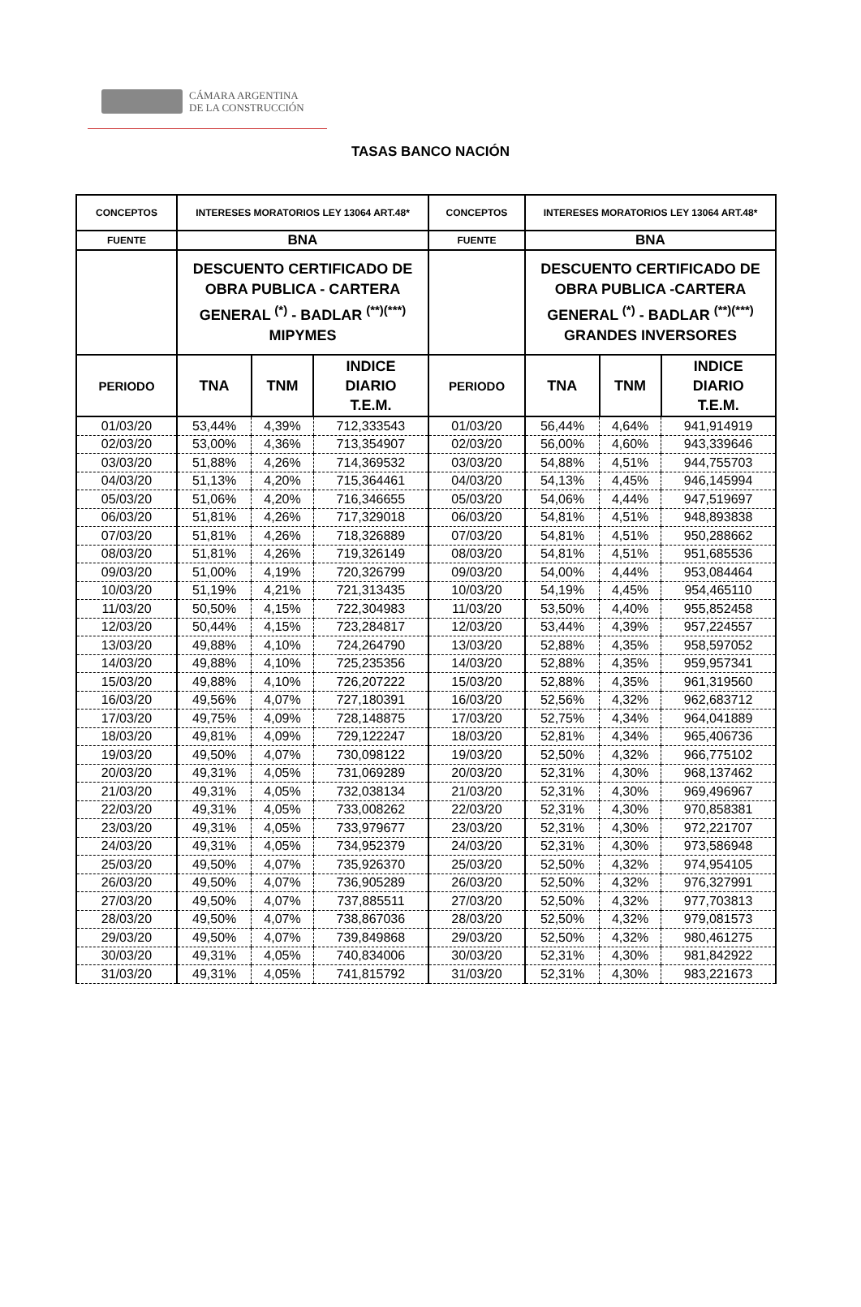CÁMARA ARGENTINA
DE LA CONSTRUCCIÓN
TASAS BANCO NACIÓN
| CONCEPTOS | INTERESES MORATORIOS LEY 13064 ART.48* | | | CONCEPTOS | INTERESES MORATORIOS LEY 13064 ART.48* | | |
| FUENTE | BNA | | | FUENTE | BNA | | |
| | DESCUENTO CERTIFICADO DE OBRA PUBLICA - CARTERA GENERAL <sup>(*)</sup> - BADLAR <sup>(**)(***)</sup> MIPYMES | | | | DESCUENTO CERTIFICADO DE OBRA PUBLICA -CARTERA GENERAL <sup>(*)</sup> - BADLAR <sup>(**)(***)</sup> GRANDES INVERSORES | | |
| PERIODO | TNA | TNM | INDICE DIARIO T.E.M. | PERIODO | TNA | TNM | INDICE DIARIO T.E.M. |
| 01/03/20 | 53,44% | 4,39% | 712,333543 | 01/03/20 | 56,44% | 4,64% | 941,914919 |
| 02/03/20 | 53,00% | 4,36% | 713,354907 | 02/03/20 | 56,00% | 4,60% | 943,339646 |
| 03/03/20 | 51,88% | 4,26% | 714,369532 | 03/03/20 | 54,88% | 4,51% | 944,755703 |
| 04/03/20 | 51,13% | 4,20% | 715,364461 | 04/03/20 | 54,13% | 4,45% | 946,145994 |
| 05/03/20 | 51,06% | 4,20% | 716,346655 | 05/03/20 | 54,06% | 4,44% | 947,519697 |
| 06/03/20 | 51,81% | 4,26% | 717,329018 | 06/03/20 | 54,81% | 4,51% | 948,893838 |
| 07/03/20 | 51,81% | 4,26% | 718,326889 | 07/03/20 | 54,81% | 4,51% | 950,288662 |
| 08/03/20 | 51,81% | 4,26% | 719,326149 | 08/03/20 | 54,81% | 4,51% | 951,685536 |
| 09/03/20 | 51,00% | 4,19% | 720,326799 | 09/03/20 | 54,00% | 4,44% | 953,084464 |
| 10/03/20 | 51,19% | 4,21% | 721,313435 | 10/03/20 | 54,19% | 4,45% | 954,465110 |
| 11/03/20 | 50,50% | 4,15% | 722,304983 | 11/03/20 | 53,50% | 4,40% | 955,852458 |
| 12/03/20 | 50,44% | 4,15% | 723,284817 | 12/03/20 | 53,44% | 4,39% | 957,224557 |
| 13/03/20 | 49,88% | 4,10% | 724,264790 | 13/03/20 | 52,88% | 4,35% | 958,597052 |
| 14/03/20 | 49,88% | 4,10% | 725,235356 | 14/03/20 | 52,88% | 4,35% | 959,957341 |
| 15/03/20 | 49,88% | 4,10% | 726,207222 | 15/03/20 | 52,88% | 4,35% | 961,319560 |
| 16/03/20 | 49,56% | 4,07% | 727,180391 | 16/03/20 | 52,56% | 4,32% | 962,683712 |
| 17/03/20 | 49,75% | 4,09% | 728,148875 | 17/03/20 | 52,75% | 4,34% | 964,041889 |
| 18/03/20 | 49,81% | 4,09% | 729,122247 | 18/03/20 | 52,81% | 4,34% | 965,406736 |
| 19/03/20 | 49,50% | 4,07% | 730,098122 | 19/03/20 | 52,50% | 4,32% | 966,775102 |
| 20/03/20 | 49,31% | 4,05% | 731,069289 | 20/03/20 | 52,31% | 4,30% | 968,137462 |
| 21/03/20 | 49,31% | 4,05% | 732,038134 | 21/03/20 | 52,31% | 4,30% | 969,496967 |
| 22/03/20 | 49,31% | 4,05% | 733,008262 | 22/03/20 | 52,31% | 4,30% | 970,858381 |
| 23/03/20 | 49,31% | 4,05% | 733,979677 | 23/03/20 | 52,31% | 4,30% | 972,221707 |
| 24/03/20 | 49,31% | 4,05% | 734,952379 | 24/03/20 | 52,31% | 4,30% | 973,586948 |
| 25/03/20 | 49,50% | 4,07% | 735,926370 | 25/03/20 | 52,50% | 4,32% | 974,954105 |
| 26/03/20 | 49,50% | 4,07% | 736,905289 | 26/03/20 | 52,50% | 4,32% | 976,327991 |
| 27/03/20 | 49,50% | 4,07% | 737,885511 | 27/03/20 | 52,50% | 4,32% | 977,703813 |
| 28/03/20 | 49,50% | 4,07% | 738,867036 | 28/03/20 | 52,50% | 4,32% | 979,081573 |
| 29/03/20 | 49,50% | 4,07% | 739,849868 | 29/03/20 | 52,50% | 4,32% | 980,461275 |
| 30/03/20 | 49,31% | 4,05% | 740,834006 | 30/03/20 | 52,31% | 4,30% | 981,842922 |
| 31/03/20 | 49,31% | 4,05% | 741,815792 | 31/03/20 | 52,31% | 4,30% | 983,221673 |